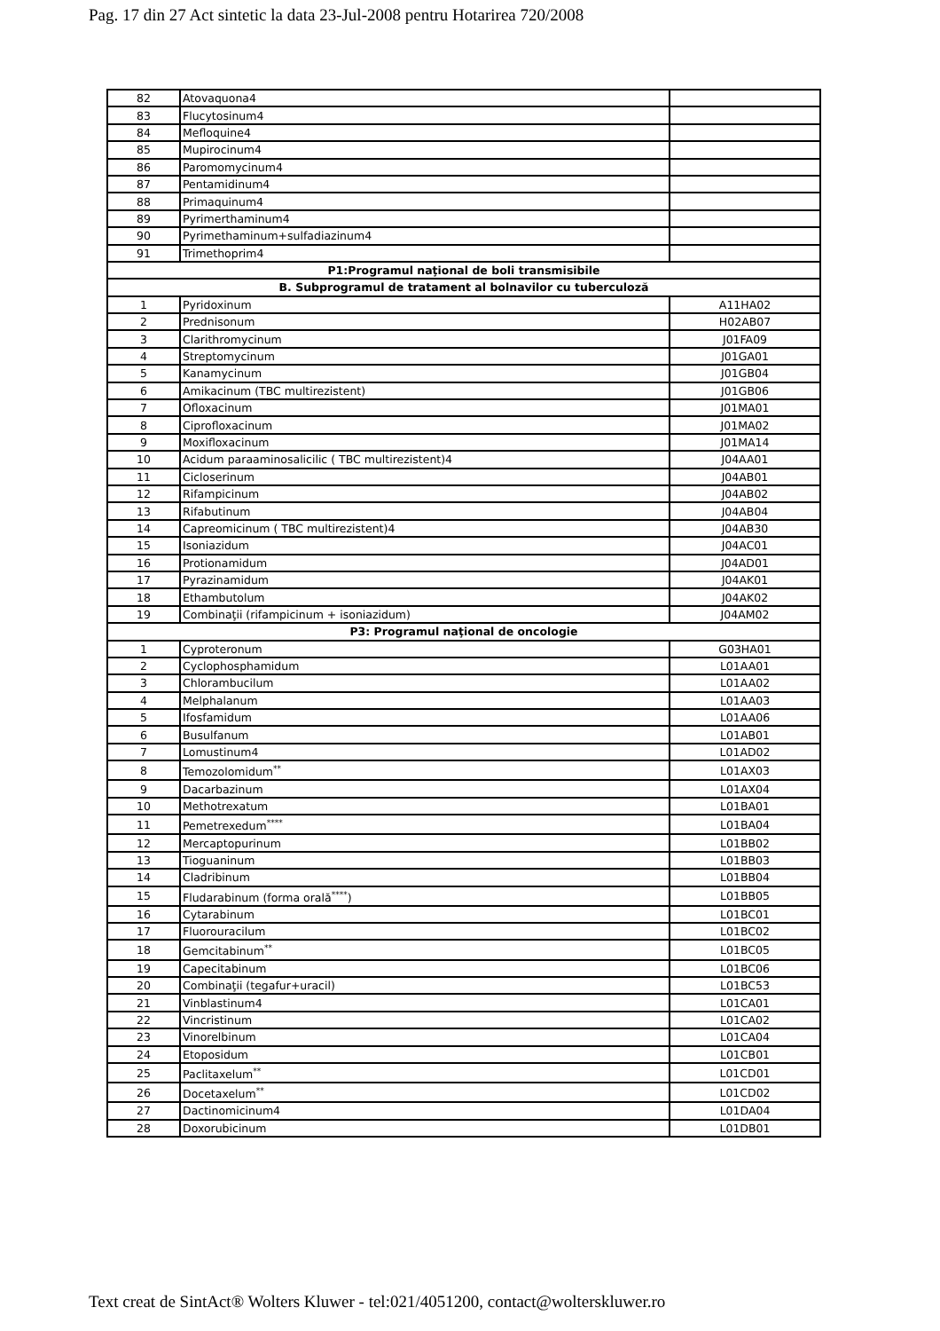Pag. 17 din 27 Act sintetic la data 23-Jul-2008 pentru Hotarirea 720/2008
| 82 | Atovaquona4 | |
| 83 | Flucytosinum4 | |
| 84 | Mefloquine4 | |
| 85 | Mupirocinum4 | |
| 86 | Paromomycinum4 | |
| 87 | Pentamidinum4 | |
| 88 | Primaquinum4 | |
| 89 | Pyrimerthaminum4 | |
| 90 | Pyrimethaminum+sulfadiazinum4 | |
| 91 | Trimethoprim4 | |
| P1:Programul naţional de boli transmisibile | | |
| B. Subprogramul de tratament al bolnavilor cu tuberculoză | | |
| 1 | Pyridoxinum | A11HA02 |
| 2 | Prednisonum | H02AB07 |
| 3 | Clarithromycinum | J01FA09 |
| 4 | Streptomycinum | J01GA01 |
| 5 | Kanamycinum | J01GB04 |
| 6 | Amikacinum (TBC multirezistent) | J01GB06 |
| 7 | Ofloxacinum | J01MA01 |
| 8 | Ciprofloxacinum | J01MA02 |
| 9 | Moxifloxacinum | J01MA14 |
| 10 | Acidum paraaminosalicilic ( TBC multirezistent)4 | J04AA01 |
| 11 | Cicloserinum | J04AB01 |
| 12 | Rifampicinum | J04AB02 |
| 13 | Rifabutinum | J04AB04 |
| 14 | Capreomicinum ( TBC multirezistent)4 | J04AB30 |
| 15 | Isoniazidum | J04AC01 |
| 16 | Protionamidum | J04AD01 |
| 17 | Pyrazinamidum | J04AK01 |
| 18 | Ethambutolum | J04AK02 |
| 19 | Combinaţii (rifampicinum + isoniazidum) | J04AM02 |
| P3: Programul naţional de oncologie | | |
| 1 | Cyproteronum | G03HA01 |
| 2 | Cyclophosphamidum | L01AA01 |
| 3 | Chlorambucilum | L01AA02 |
| 4 | Melphalanum | L01AA03 |
| 5 | Ifosfamidum | L01AA06 |
| 6 | Busulfanum | L01AB01 |
| 7 | Lomustinum4 | L01AD02 |
| 8 | Temozolomidum<sup>**</sup> | L01AX03 |
| 9 | Dacarbazinum | L01AX04 |
| 10 | Methotrexatum | L01BA01 |
| 11 | Pemetrexedum<sup>****</sup> | L01BA04 |
| 12 | Mercaptopurinum | L01BB02 |
| 13 | Tioguaninum | L01BB03 |
| 14 | Cladribinum | L01BB04 |
| 15 | Fludarabinum (forma orală<sup>****</sup>) | L01BB05 |
| 16 | Cytarabinum | L01BC01 |
| 17 | Fluorouracilum | L01BC02 |
| 18 | Gemcitabinum<sup>**</sup> | L01BC05 |
| 19 | Capecitabinum | L01BC06 |
| 20 | Combinaţii (tegafur+uracil) | L01BC53 |
| 21 | Vinblastinum4 | L01CA01 |
| 22 | Vincristinum | L01CA02 |
| 23 | Vinorelbinum | L01CA04 |
| 24 | Etoposidum | L01CB01 |
| 25 | Paclitaxelum<sup>**</sup> | L01CD01 |
| 26 | Docetaxelum<sup>**</sup> | L01CD02 |
| 27 | Dactinomicinum4 | L01DA04 |
| 28 | Doxorubicinum | L01DB01 |
Text creat de SintAct® Wolters Kluwer - tel:021/4051200, contact@wolterskluwer.ro